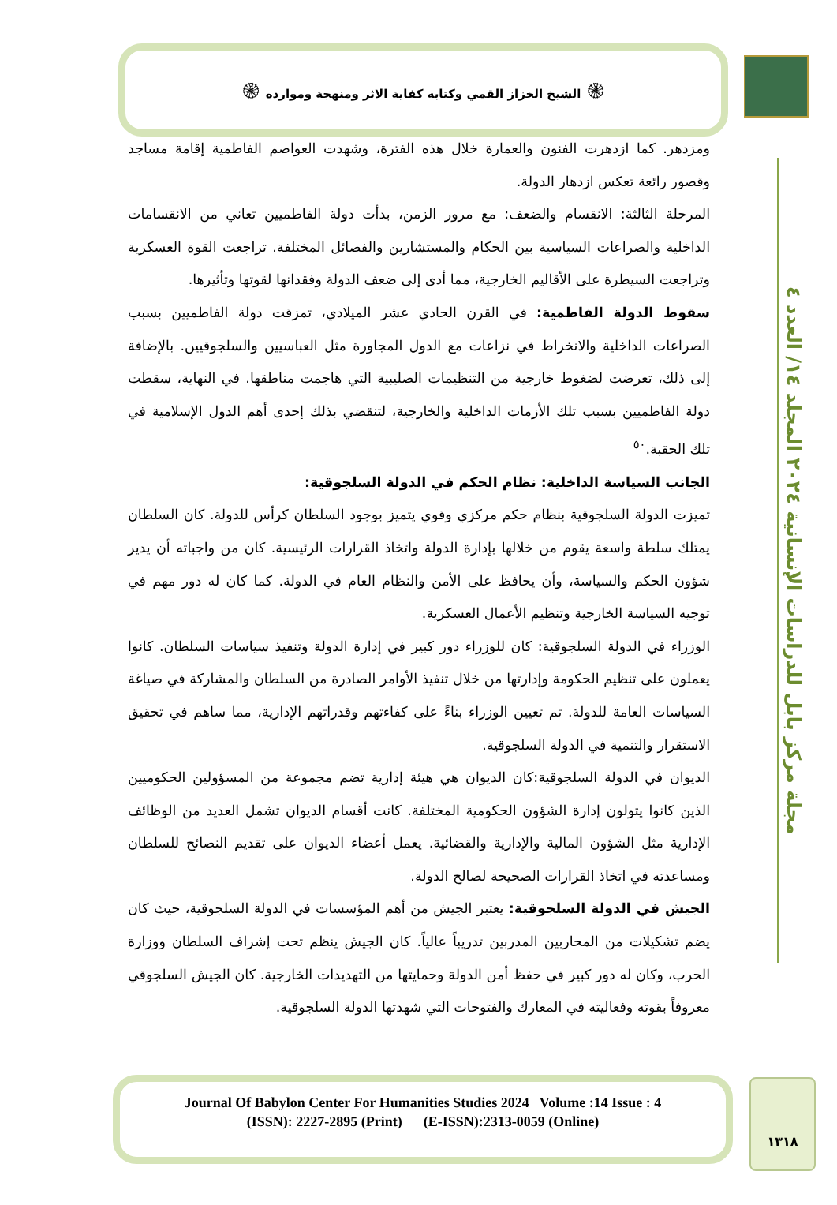۞ الشيخ الخزاز القمي وكتابه كفاية الاثر ومنهجة وموارده ۞
مجلة مركز بابل للدراسات الإنسانية ٢٠٢٤ المجلد ١٤/ العدد ٤
ومزدهر. كما ازدهرت الفنون والعمارة خلال هذه الفترة، وشهدت العواصم الفاطمية إقامة مساجد وقصور رائعة تعكس ازدهار الدولة.
المرحلة الثالثة: الانقسام والضعف: مع مرور الزمن، بدأت دولة الفاطميين تعاني من الانقسامات الداخلية والصراعات السياسية بين الحكام والمستشارين والفصائل المختلفة. تراجعت القوة العسكرية وتراجعت السيطرة على الأقاليم الخارجية، مما أدى إلى ضعف الدولة وفقدانها لقوتها وتأثيرها.
سقوط الدولة الفاطمية: في القرن الحادي عشر الميلادي، تمزقت دولة الفاطميين بسبب الصراعات الداخلية والانخراط في نزاعات مع الدول المجاورة مثل العباسيين والسلجوقيين. بالإضافة إلى ذلك، تعرضت لضغوط خارجية من التنظيمات الصليبية التي هاجمت مناطقها. في النهاية، سقطت دولة الفاطميين بسبب تلك الأزمات الداخلية والخارجية، لتنقضي بذلك إحدى أهم الدول الإسلامية في تلك الحقبة.<sup>٥٠</sup>
الجانب السياسة الداخلية: نظام الحكم في الدولة السلجوقية:
تميزت الدولة السلجوقية بنظام حكم مركزي وقوي يتميز بوجود السلطان كرأس للدولة. كان السلطان يمتلك سلطة واسعة يقوم من خلالها بإدارة الدولة واتخاذ القرارات الرئيسية. كان من واجباته أن يدير شؤون الحكم والسياسة، وأن يحافظ على الأمن والنظام العام في الدولة. كما كان له دور مهم في توجيه السياسة الخارجية وتنظيم الأعمال العسكرية.
الوزراء في الدولة السلجوقية: كان للوزراء دور كبير في إدارة الدولة وتنفيذ سياسات السلطان. كانوا يعملون على تنظيم الحكومة وإدارتها من خلال تنفيذ الأوامر الصادرة من السلطان والمشاركة في صياغة السياسات العامة للدولة. تم تعيين الوزراء بناءً على كفاءتهم وقدراتهم الإدارية، مما ساهم في تحقيق الاستقرار والتنمية في الدولة السلجوقية.
الديوان في الدولة السلجوقية:كان الديوان هي هيئة إدارية تضم مجموعة من المسؤولين الحكوميين الذين كانوا يتولون إدارة الشؤون الحكومية المختلفة. كانت أقسام الديوان تشمل العديد من الوظائف الإدارية مثل الشؤون المالية والإدارية والقضائية. يعمل أعضاء الديوان على تقديم النصائح للسلطان ومساعدته في اتخاذ القرارات الصحيحة لصالح الدولة.
الجيش في الدولة السلجوقية: يعتبر الجيش من أهم المؤسسات في الدولة السلجوقية، حيث كان يضم تشكيلات من المحاربين المدربين تدريباً عالياً. كان الجيش ينظم تحت إشراف السلطان ووزارة الحرب، وكان له دور كبير في حفظ أمن الدولة وحمايتها من التهديدات الخارجية. كان الجيش السلجوقي معروفاً بقوته وفعاليته في المعارك والفتوحات التي شهدتها الدولة السلجوقية.
Journal Of Babylon Center For Humanities Studies 2024 Volume :14 Issue : 4
(ISSN): 2227-2895 (Print) (E-ISSN):2313-0059 (Online)
١٣١٨